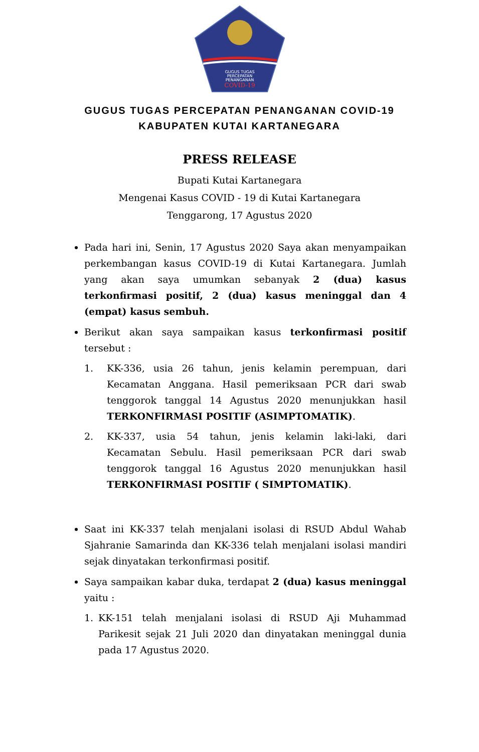GUGUS TUGAS
PERCEPATAN
PENANGANAN
COVID-19
GUGUS TUGAS PERCEPATAN PENANGANAN COVID-19
KABUPATEN KUTAI KARTANEGARA
PRESS RELEASE
Bupati Kutai Kartanegara
Mengenai Kasus COVID - 19 di Kutai Kartanegara
Tenggarong, 17 Agustus 2020
Pada hari ini, Senin, 17 Agustus 2020 Saya akan menyampaikan perkembangan kasus COVID-19 di Kutai Kartanegara. Jumlah yang akan saya umumkan sebanyak 2 (dua) kasus terkonfirmasi positif, 2 (dua) kasus meninggal dan 4 (empat) kasus sembuh.
Berikut akan saya sampaikan kasus terkonfirmasi positif tersebut :
1. KK-336, usia 26 tahun, jenis kelamin perempuan, dari Kecamatan Anggana. Hasil pemeriksaan PCR dari swab tenggorok tanggal 14 Agustus 2020 menunjukkan hasil TERKONFIRMASI POSITIF (ASIMPTOMATIK).
2. KK-337, usia 54 tahun, jenis kelamin laki-laki, dari Kecamatan Sebulu. Hasil pemeriksaan PCR dari swab tenggorok tanggal 16 Agustus 2020 menunjukkan hasil TERKONFIRMASI POSITIF ( SIMPTOMATIK).
Saat ini KK-337 telah menjalani isolasi di RSUD Abdul Wahab Sjahranie Samarinda dan KK-336 telah menjalani isolasi mandiri sejak dinyatakan terkonfirmasi positif.
Saya sampaikan kabar duka, terdapat 2 (dua) kasus meninggal yaitu :
1. KK-151 telah menjalani isolasi di RSUD Aji Muhammad Parikesit sejak 21 Juli 2020 dan dinyatakan meninggal dunia pada 17 Agustus 2020.